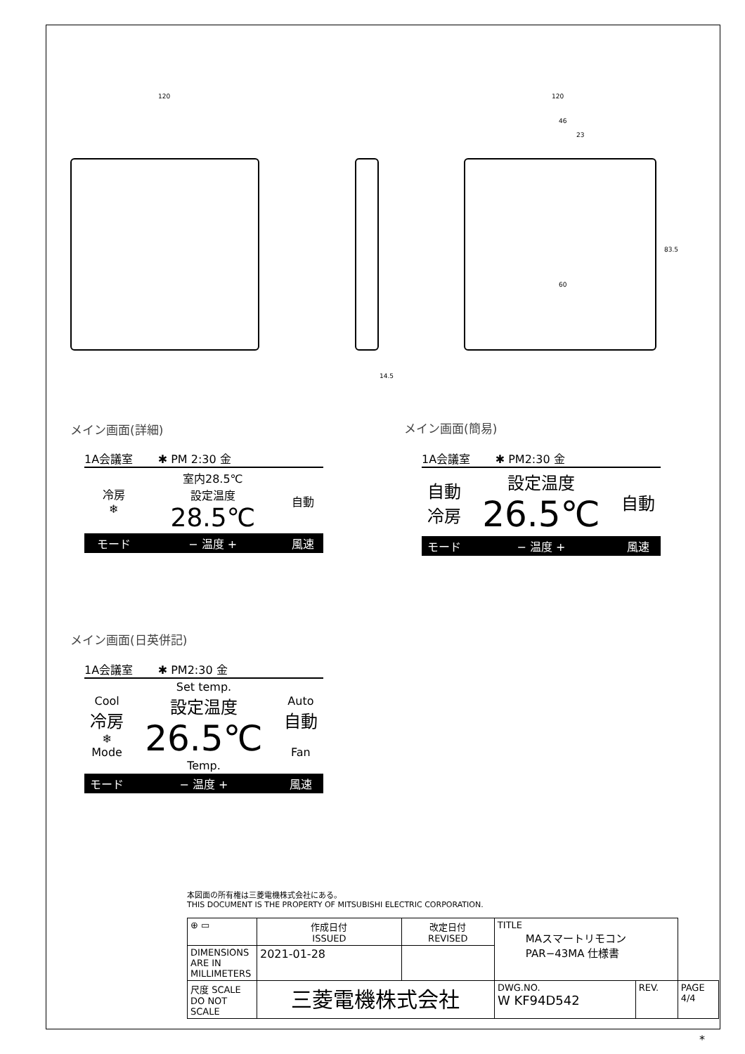120 120
46
23
14.5
60
83.5
メイン画面(詳細) メイン画面(簡易)
メイン画面(日英併記)
1A会議室 ✱ PM 2:30 金
| 冷房 ❄ | 室内28.5℃ 設定温度 28.5℃ | 自動 |
| モード | − 温度 + | 風速 |
1A会議室 ✱ PM2:30 金
| 自動 冷房 | 設定温度 26.5℃ | 自動 |
| モード | − 温度 + | 風速 |
1A会議室 ✱ PM2:30 金
| Cool 冷房 ❄ Mode | Set temp. 設定温度 26.5℃ Temp. | Auto 自動 Fan |
| モード | − 温度 + | 風速 |
本図面の所有権は三菱電機株式会社にある。
THIS DOCUMENT IS THE PROPERTY OF MITSUBISHI ELECTRIC CORPORATION.
| ⊕ ▭ | 作成日付 ISSUED | 改定日付 REVISED | TITLE MAスマートリモコン PAR−43MA 仕様書 | | | |
| DIMENSIONS ARE IN MILLIMETERS | 2021-01-28 | | | | | |
| 尺度 SCALE DO NOT SCALE | 三菱電機株式会社 | | | DWG.NO. W KF94D542 | REV. | PAGE 4/4 |
*